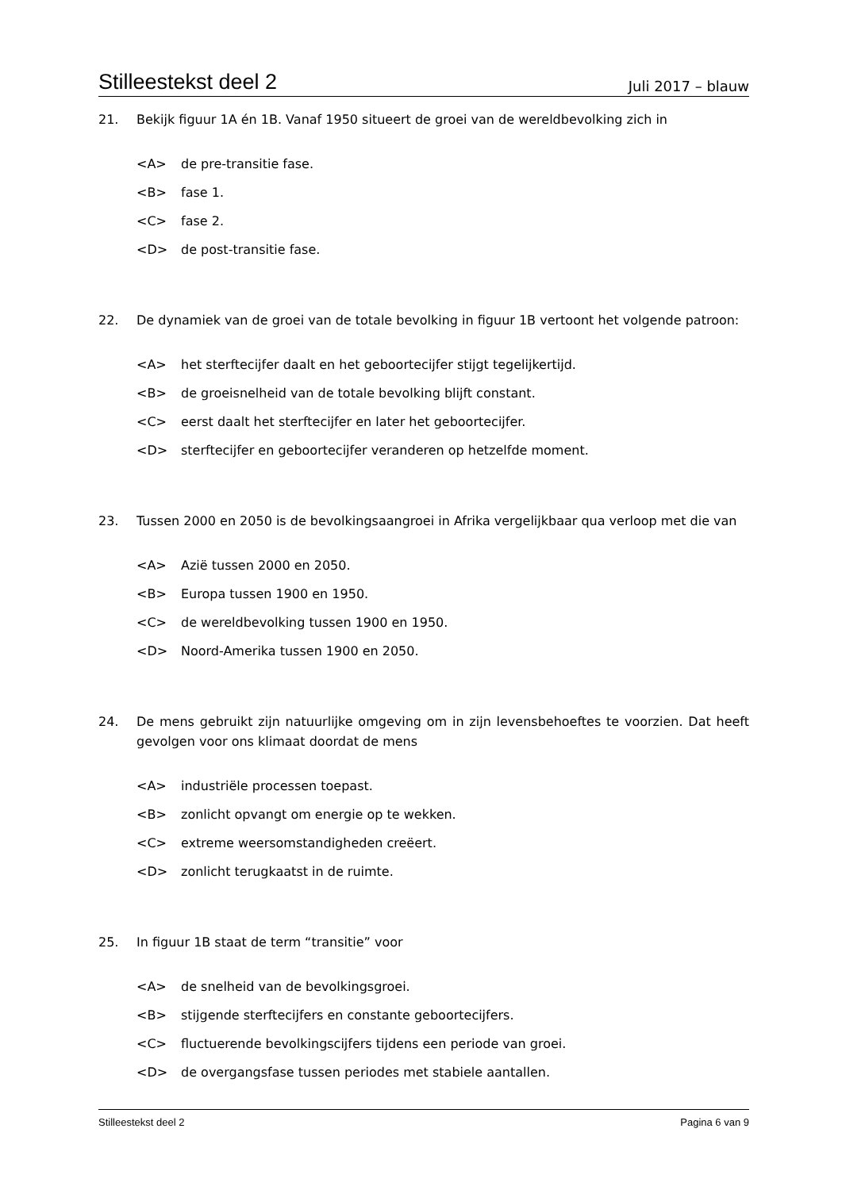Stilleestekst deel 2 Juli 2017 – blauw
21. Bekijk figuur 1A én 1B. Vanaf 1950 situeert de groei van de wereldbevolking zich in
<A> de pre-transitie fase.
<B> fase 1.
<C> fase 2.
<D> de post-transitie fase.
22. De dynamiek van de groei van de totale bevolking in figuur 1B vertoont het volgende patroon:
<A> het sterftecijfer daalt en het geboortecijfer stijgt tegelijkertijd.
<B> de groeisnelheid van de totale bevolking blijft constant.
<C> eerst daalt het sterftecijfer en later het geboortecijfer.
<D> sterftecijfer en geboortecijfer veranderen op hetzelfde moment.
23. Tussen 2000 en 2050 is de bevolkingsaangroei in Afrika vergelijkbaar qua verloop met die van
<A> Azië tussen 2000 en 2050.
<B> Europa tussen 1900 en 1950.
<C> de wereldbevolking tussen 1900 en 1950.
<D> Noord-Amerika tussen 1900 en 2050.
24. De mens gebruikt zijn natuurlijke omgeving om in zijn levensbehoeftes te voorzien. Dat heeft gevolgen voor ons klimaat doordat de mens
<A> industriële processen toepast.
<B> zonlicht opvangt om energie op te wekken.
<C> extreme weersomstandigheden creëert.
<D> zonlicht terugkaatst in de ruimte.
25. In figuur 1B staat de term “transitie” voor
<A> de snelheid van de bevolkingsgroei.
<B> stijgende sterftecijfers en constante geboortecijfers.
<C> fluctuerende bevolkingscijfers tijdens een periode van groei.
<D> de overgangsfase tussen periodes met stabiele aantallen.
Stilleestekst deel 2 Pagina 6 van 9